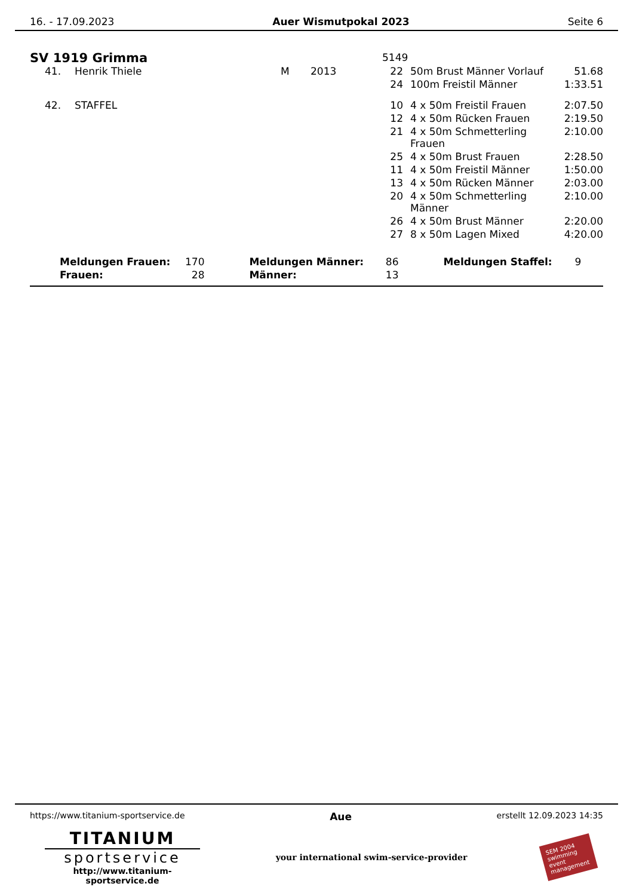16. - 17.09.2023 Auer Wismutpokal 2023 Seite 6
| SV 1919 Grimma | | | | | 5149 | | |
| | 41. | Henrik Thiele | M | 2013 | 22 | 50m Brust Männer Vorlauf | 51.68 |
| | | | | | 24 | 100m Freistil Männer | 1:33.51 |
| | 42. | STAFFEL | | | 10 | 4 x 50m Freistil Frauen | 2:07.50 |
| | | | | | 12 | 4 x 50m Rücken Frauen | 2:19.50 |
| | | | | | 21 | 4 x 50m Schmetterling Frauen | 2:10.00 |
| | | | | | 25 | 4 x 50m Brust Frauen | 2:28.50 |
| | | | | | 11 | 4 x 50m Freistil Männer | 1:50.00 |
| | | | | | 13 | 4 x 50m Rücken Männer | 2:03.00 |
| | | | | | 20 | 4 x 50m Schmetterling Männer | 2:10.00 |
| | | | | | 26 | 4 x 50m Brust Männer | 2:20.00 |
| | | | | | 27 | 8 x 50m Lagen Mixed | 4:20.00 |
| | Meldungen Frauen: | 170 | | Meldungen Männer: | 86 | | Meldungen Staffel: | 9 |
| | Frauen: | 28 | | Männer: | 13 | | | |
https://www.titanium-sportservice.de Aue erstellt 12.09.2023 14:35
TITANIUM
sportservice
http://www.titanium-sportservice.de
your international swim-service-provider
SEM 2004 swimming event management